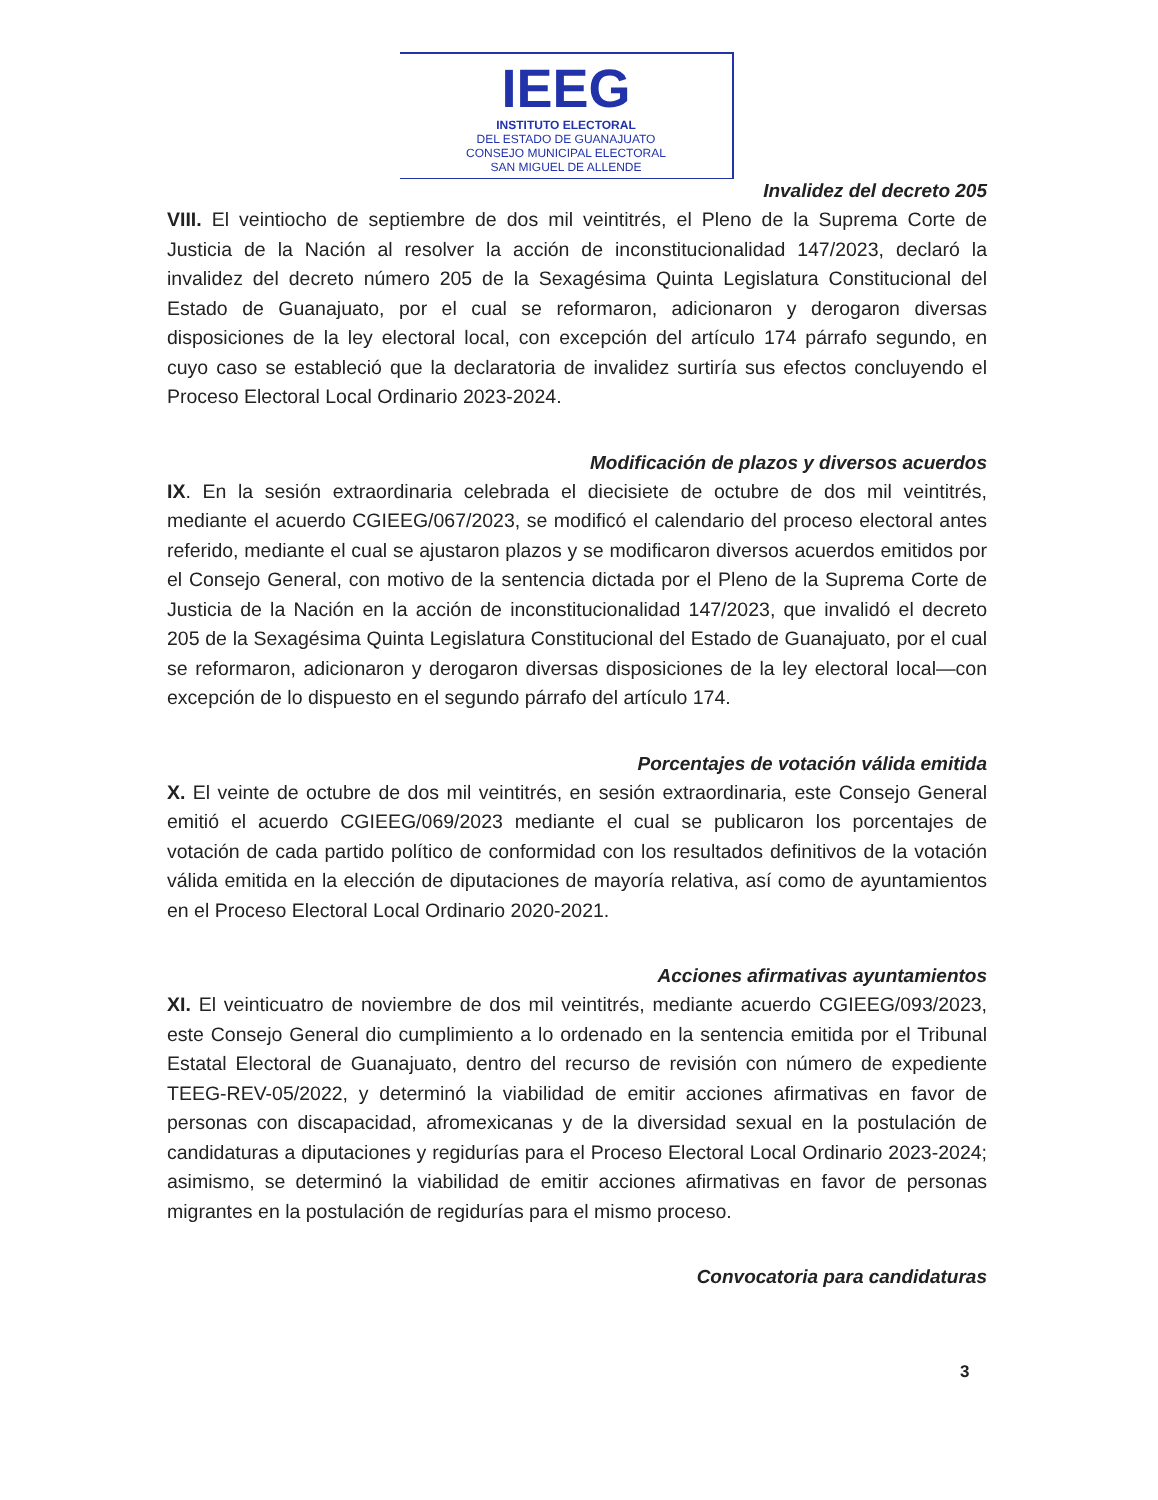IEEG
INSTITUTO ELECTORAL
DEL ESTADO DE GUANAJUATO
CONSEJO MUNICIPAL ELECTORAL
SAN MIGUEL DE ALLENDE
Invalidez del decreto 205
VIII. El veintiocho de septiembre de dos mil veintitrés, el Pleno de la Suprema Corte de Justicia de la Nación al resolver la acción de inconstitucionalidad 147/2023, declaró la invalidez del decreto número 205 de la Sexagésima Quinta Legislatura Constitucional del Estado de Guanajuato, por el cual se reformaron, adicionaron y derogaron diversas disposiciones de la ley electoral local, con excepción del artículo 174 párrafo segundo, en cuyo caso se estableció que la declaratoria de invalidez surtiría sus efectos concluyendo el Proceso Electoral Local Ordinario 2023-2024.
Modificación de plazos y diversos acuerdos
IX. En la sesión extraordinaria celebrada el diecisiete de octubre de dos mil veintitrés, mediante el acuerdo CGIEEG/067/2023, se modificó el calendario del proceso electoral antes referido, mediante el cual se ajustaron plazos y se modificaron diversos acuerdos emitidos por el Consejo General, con motivo de la sentencia dictada por el Pleno de la Suprema Corte de Justicia de la Nación en la acción de inconstitucionalidad 147/2023, que invalidó el decreto 205 de la Sexagésima Quinta Legislatura Constitucional del Estado de Guanajuato, por el cual se reformaron, adicionaron y derogaron diversas disposiciones de la ley electoral local—con excepción de lo dispuesto en el segundo párrafo del artículo 174.
Porcentajes de votación válida emitida
X. El veinte de octubre de dos mil veintitrés, en sesión extraordinaria, este Consejo General emitió el acuerdo CGIEEG/069/2023 mediante el cual se publicaron los porcentajes de votación de cada partido político de conformidad con los resultados definitivos de la votación válida emitida en la elección de diputaciones de mayoría relativa, así como de ayuntamientos en el Proceso Electoral Local Ordinario 2020-2021.
Acciones afirmativas ayuntamientos
XI. El veinticuatro de noviembre de dos mil veintitrés, mediante acuerdo CGIEEG/093/2023, este Consejo General dio cumplimiento a lo ordenado en la sentencia emitida por el Tribunal Estatal Electoral de Guanajuato, dentro del recurso de revisión con número de expediente TEEG-REV-05/2022, y determinó la viabilidad de emitir acciones afirmativas en favor de personas con discapacidad, afromexicanas y de la diversidad sexual en la postulación de candidaturas a diputaciones y regidurías para el Proceso Electoral Local Ordinario 2023-2024; asimismo, se determinó la viabilidad de emitir acciones afirmativas en favor de personas migrantes en la postulación de regidurías para el mismo proceso.
Convocatoria para candidaturas
3